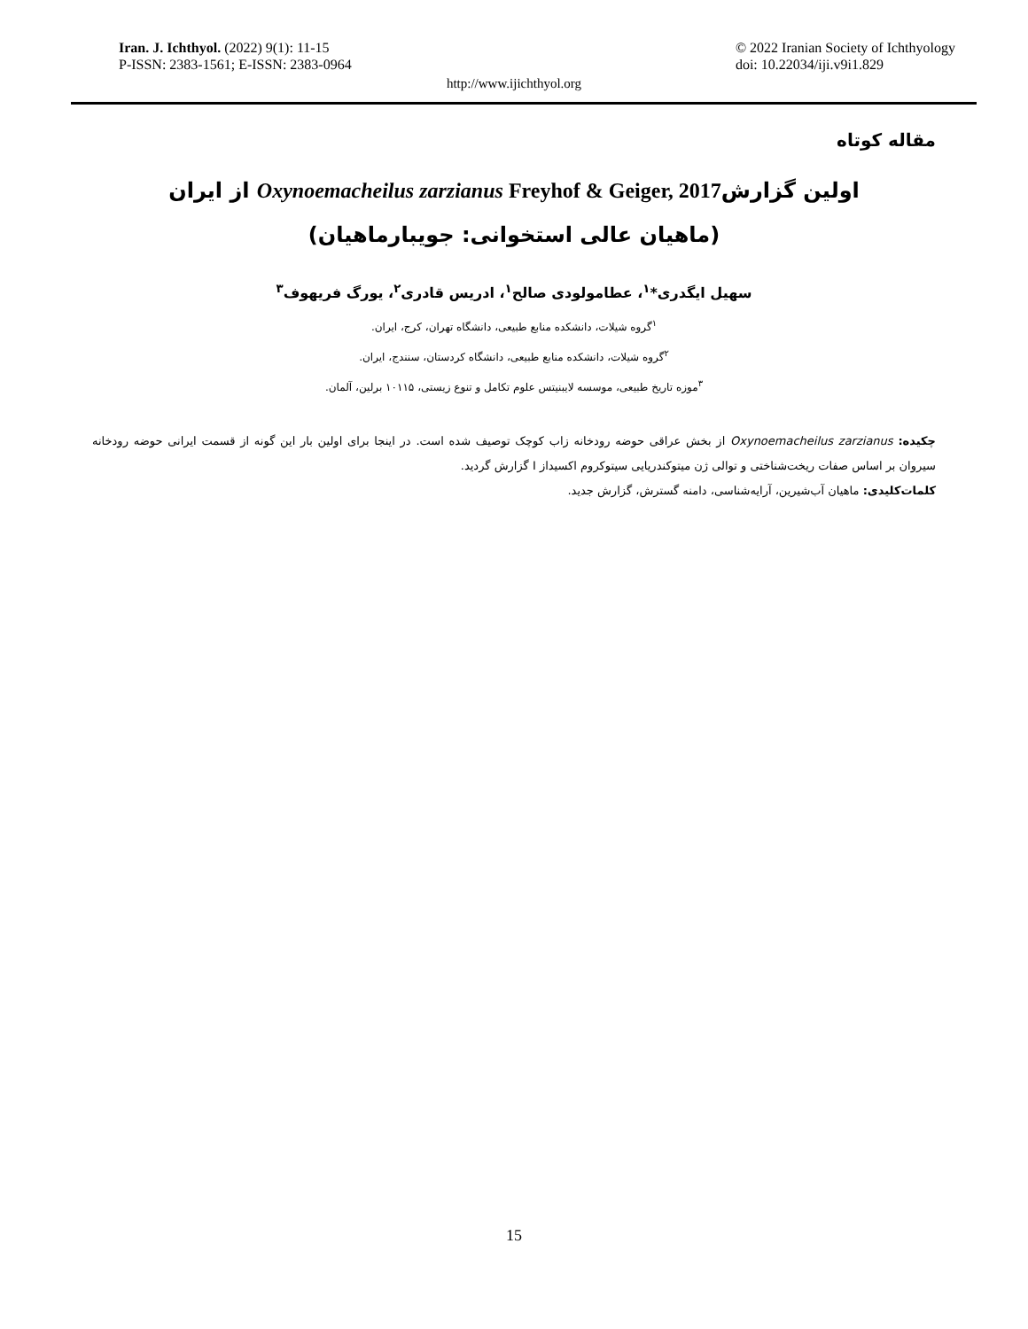Iran. J. Ichthyol. (2022) 9(1): 11-15
P-ISSN: 2383-1561; E-ISSN: 2383-0964
© 2022 Iranian Society of Ichthyology
doi: 10.22034/iji.v9i1.829
http://www.ijichthyol.org
مقاله کوتاه
اولین گزارشOxynoemacheilus zarzianus Freyhof & Geiger, 2017 از ایران
(ماهیان عالی استخوانی: جویبارماهیان)
سهیل ایگدری*<sup>۱</sup>، عطامولودی صالح<sup>۱</sup>، ادریس قادری<sup>۲</sup>، یورگ فریهوف<sup>۳</sup>
<sup>۱</sup> گروه شیلات، دانشکده منابع طبیعی، دانشگاه تهران، کرج، ایران.
<sup>۲</sup> گروه شیلات، دانشکده منابع طبیعی، دانشگاه کردستان، سنندج، ایران.
<sup>۳</sup> موزه تاریخ طبیعی، موسسه لایبنیتس علوم تکامل و تنوع زیستی، ۱۰۱۱۵ برلین، آلمان.
چکیده: Oxynoemacheilus zarzianus از بخش عراقی حوضه رودخانه زاب کوچک توصیف شده است. در اینجا برای اولین بار این گونه از قسمت ایرانی حوضه رودخانه سیروان بر اساس صفات ریخت‌شناختی و توالی ژن میتوکندریایی سیتوکروم اکسیداز I گزارش گردید.
کلمات‌کلیدی: ماهیان آب‌شیرین، آرایه‌شناسی، دامنه گسترش، گزارش جدید.
15